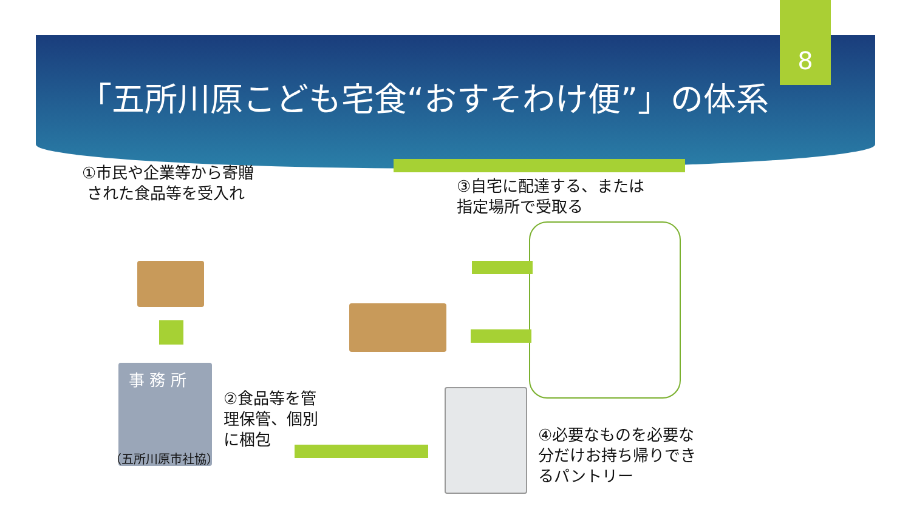8
「五所川原こども宅食“おすそわけ便”」の体系
①市民や企業等から寄贈
された食品等を受入れ
事 務 所
（五所川原市社協）
②食品等を管
理保管、個別
に梱包
③自宅に配達する、または
指定場所で受取る
④必要なものを必要な
分だけお持ち帰りでき
るパントリー